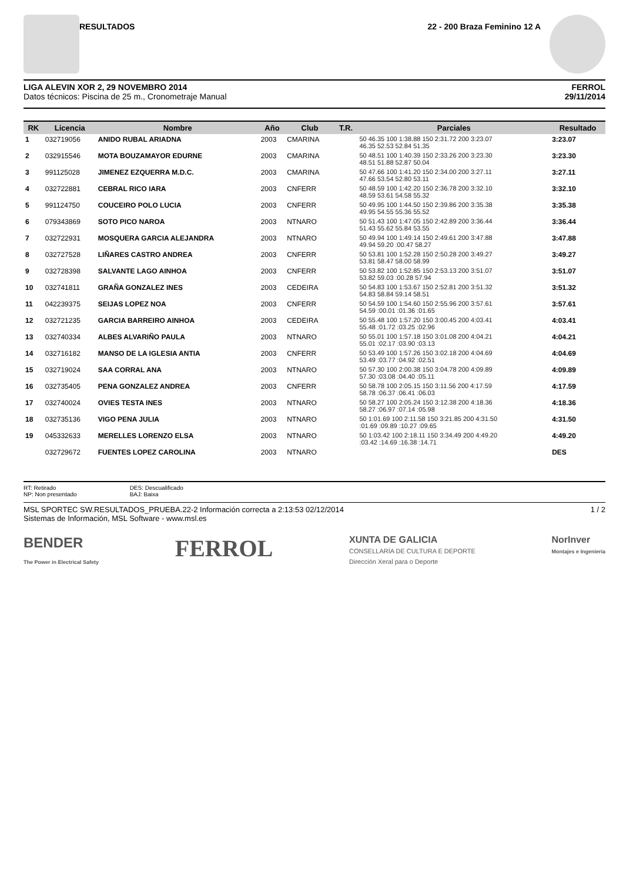RESULTADOS 22 - 200 Braza Feminino 12 A
LIGA ALEVIN XOR 2, 29 NOVEMBRO 2014
Datos técnicos: Piscina de 25 m., Cronometraje Manual
FERROL
29/11/2014
| RK | Licencia | Nombre | Año | Club | T.R. | Parciales | Resultado |
| --- | --- | --- | --- | --- | --- | --- | --- |
| 1 | 032719056 | ANIDO RUBAL ARIADNA | 2003 | CMARINA | | 50 46.35 100 1:38.88 150 2:31.72 200 3:23.07 46.35 52.53 52.84 51.35 | 3:23.07 |
| 2 | 032915546 | MOTA BOUZAMAYOR EDURNE | 2003 | CMARINA | | 50 48.51 100 1:40.39 150 2:33.26 200 3:23.30 48.51 51.88 52.87 50.04 | 3:23.30 |
| 3 | 991125028 | JIMENEZ EZQUERRA M.D.C. | 2003 | CMARINA | | 50 47.66 100 1:41.20 150 2:34.00 200 3:27.11 47.66 53.54 52.80 53.11 | 3:27.11 |
| 4 | 032722881 | CEBRAL RICO IARA | 2003 | CNFERR | | 50 48.59 100 1:42.20 150 2:36.78 200 3:32.10 48.59 53.61 54.58 55.32 | 3:32.10 |
| 5 | 991124750 | COUCEIRO POLO LUCIA | 2003 | CNFERR | | 50 49.95 100 1:44.50 150 2:39.86 200 3:35.38 49.95 54.55 55.36 55.52 | 3:35.38 |
| 6 | 079343869 | SOTO PICO NAROA | 2003 | NTNARO | | 50 51.43 100 1:47.05 150 2:42.89 200 3:36.44 51.43 55.62 55.84 53.55 | 3:36.44 |
| 7 | 032722931 | MOSQUERA GARCIA ALEJANDRA | 2003 | NTNARO | | 50 49.94 100 1:49.14 150 2:49.61 200 3:47.88 49.94 59.20 :00.47 58.27 | 3:47.88 |
| 8 | 032727528 | LIÑARES CASTRO ANDREA | 2003 | CNFERR | | 50 53.81 100 1:52.28 150 2:50.28 200 3:49.27 53.81 58.47 58.00 58.99 | 3:49.27 |
| 9 | 032728398 | SALVANTE LAGO AINHOA | 2003 | CNFERR | | 50 53.82 100 1:52.85 150 2:53.13 200 3:51.07 53.82 59.03 :00.28 57.94 | 3:51.07 |
| 10 | 032741811 | GRAÑA GONZALEZ INES | 2003 | CEDEIRA | | 50 54.83 100 1:53.67 150 2:52.81 200 3:51.32 54.83 58.84 59.14 58.51 | 3:51.32 |
| 11 | 042239375 | SEIJAS LOPEZ NOA | 2003 | CNFERR | | 50 54.59 100 1:54.60 150 2:55.96 200 3:57.61 54.59 :00.01 :01.36 :01.65 | 3:57.61 |
| 12 | 032721235 | GARCIA BARREIRO AINHOA | 2003 | CEDEIRA | | 50 55.48 100 1:57.20 150 3:00.45 200 4:03.41 55.48 :01.72 :03.25 :02.96 | 4:03.41 |
| 13 | 032740334 | ALBES ALVARIÑO PAULA | 2003 | NTNARO | | 50 55.01 100 1:57.18 150 3:01.08 200 4:04.21 55.01 :02.17 :03.90 :03.13 | 4:04.21 |
| 14 | 032716182 | MANSO DE LA IGLESIA ANTIA | 2003 | CNFERR | | 50 53.49 100 1:57.26 150 3:02.18 200 4:04.69 53.49 :03.77 :04.92 :02.51 | 4:04.69 |
| 15 | 032719024 | SAA CORRAL ANA | 2003 | NTNARO | | 50 57.30 100 2:00.38 150 3:04.78 200 4:09.89 57.30 :03.08 :04.40 :05.11 | 4:09.89 |
| 16 | 032735405 | PENA GONZALEZ ANDREA | 2003 | CNFERR | | 50 58.78 100 2:05.15 150 3:11.56 200 4:17.59 58.78 :06.37 :06.41 :06.03 | 4:17.59 |
| 17 | 032740024 | OVIES TESTA INES | 2003 | NTNARO | | 50 58.27 100 2:05.24 150 3:12.38 200 4:18.36 58.27 :06.97 :07.14 :05.98 | 4:18.36 |
| 18 | 032735136 | VIGO PENA JULIA | 2003 | NTNARO | | 50 1:01.69 100 2:11.58 150 3:21.85 200 4:31.50 :01.69 :09.89 :10.27 :09.65 | 4:31.50 |
| 19 | 045332633 | MERELLES LORENZO ELSA | 2003 | NTNARO | | 50 1:03.42 100 2:18.11 150 3:34.49 200 4:49.20 :03.42 :14.69 :16.38 :14.71 | 4:49.20 |
| | 032729672 | FUENTES LOPEZ CAROLINA | 2003 | NTNARO | | | DES |
RT: Retirado
NP: Non presentado
DES: Descualificado
BAJ: Baixa
MSL SPORTEC SW.RESULTADOS_PRUEBA.22-2 Información correcta a 2:13:53 02/12/2014
Sistemas de Información, MSL Software - www.msl.es
1 / 2
BENDER
The Power in Electrical Safety
FERROL
XUNTA DE GALICIA
CONSELLARÍA DE CULTURA E DEPORTE
Dirección Xeral para o Deporte
NorInver
Montajes e Ingeniería